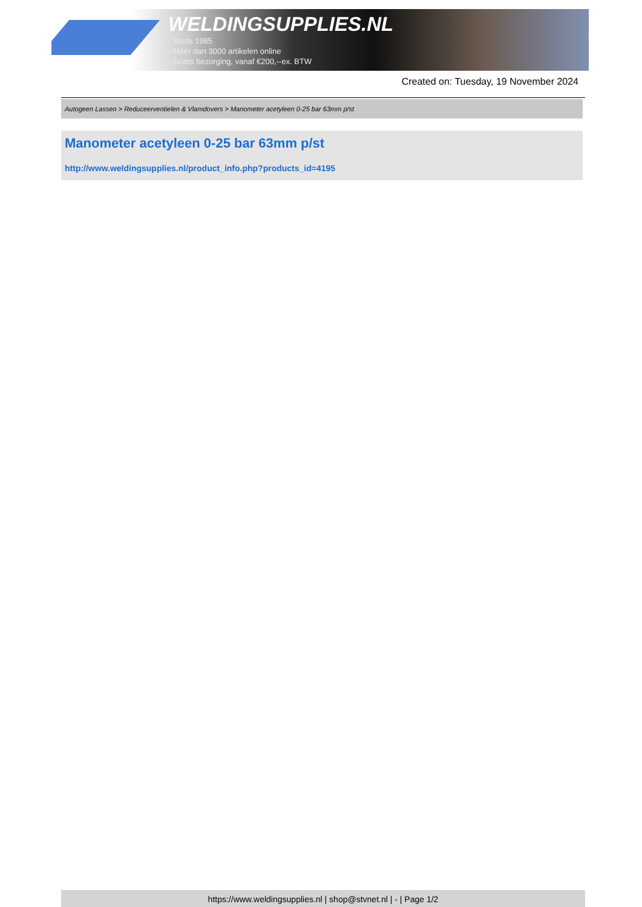WELDINGSUPPLIES.NL
- Sinds 1985
- Méér dan 3000 artikelen online
- Gratis bezorging, vanaf €200,--ex. BTW
Created on: Tuesday, 19 November 2024
Autogeen Lassen > Reduceerventielen & Vlamdovers > Manometer acetyleen 0-25 bar 63mm p/st
Manometer acetyleen 0-25 bar 63mm p/st
http://www.weldingsupplies.nl/product_info.php?products_id=4195
https://www.weldingsupplies.nl | shop@stvnet.nl | - | Page 1/2